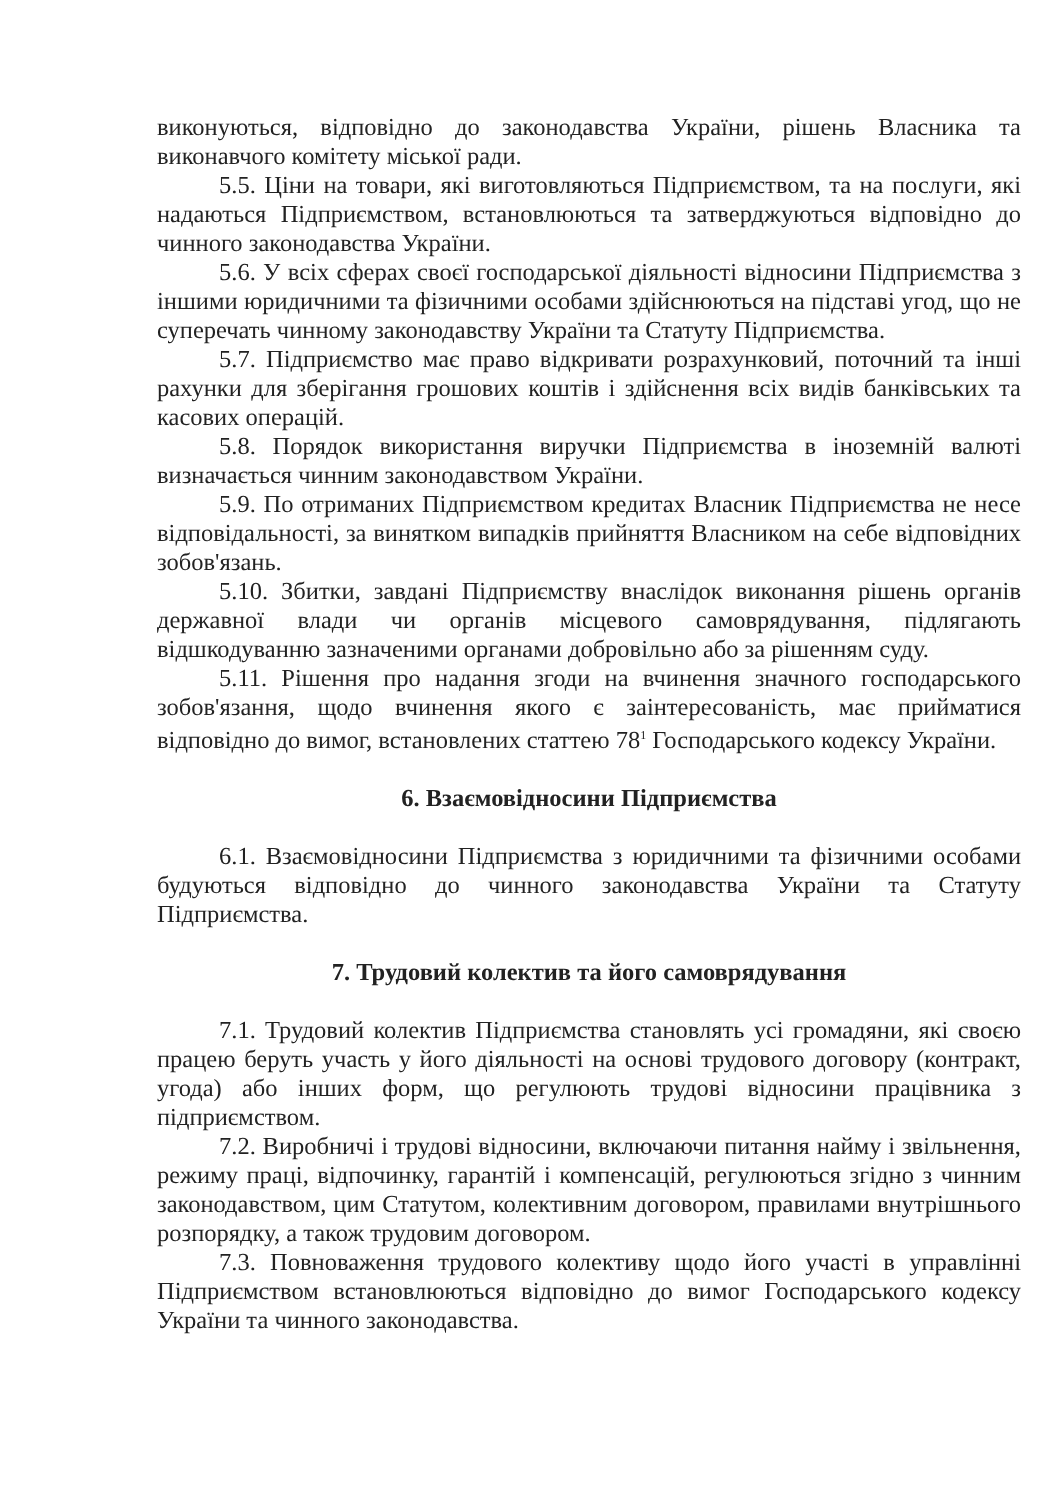виконуються, відповідно до законодавства України, рішень Власника та виконавчого комітету міської ради.
5.5. Ціни на товари, які виготовляються Підприємством, та на послуги, які надаються Підприємством, встановлюються та затверджуються відповідно до чинного законодавства України.
5.6. У всіх сферах своєї господарської діяльності відносини Підприємства з іншими юридичними та фізичними особами здійснюються на підставі угод, що не суперечать чинному законодавству України та Статуту Підприємства.
5.7. Підприємство має право відкривати розрахунковий, поточний та інші рахунки для зберігання грошових коштів і здійснення всіх видів банківських та касових операцій.
5.8. Порядок використання виручки Підприємства в іноземній валюті визначається чинним законодавством України.
5.9. По отриманих Підприємством кредитах Власник Підприємства не несе відповідальності, за винятком випадків прийняття Власником на себе відповідних зобов'язань.
5.10. Збитки, завдані Підприємству внаслідок виконання рішень органів державної влади чи органів місцевого самоврядування, підлягають відшкодуванню зазначеними органами добровільно або за рішенням суду.
5.11. Рішення про надання згоди на вчинення значного господарського зобов'язання, щодо вчинення якого є заінтересованість, має прийматися відповідно до вимог, встановлених статтею 78<sup>1</sup> Господарського кодексу України.
6. Взаємовідносини Підприємства
6.1. Взаємовідносини Підприємства з юридичними та фізичними особами будуються відповідно до чинного законодавства України та Статуту Підприємства.
7. Трудовий колектив та його самоврядування
7.1. Трудовий колектив Підприємства становлять усі громадяни, які своєю працею беруть участь у його діяльності на основі трудового договору (контракт, угода) або інших форм, що регулюють трудові відносини працівника з підприємством.
7.2. Виробничі і трудові відносини, включаючи питання найму і звільнення, режиму праці, відпочинку, гарантій і компенсацій, регулюються згідно з чинним законодавством, цим Статутом, колективним договором, правилами внутрішнього розпорядку, а також трудовим договором.
7.3. Повноваження трудового колективу щодо його участі в управлінні Підприємством встановлюються відповідно до вимог Господарського кодексу України та чинного законодавства.